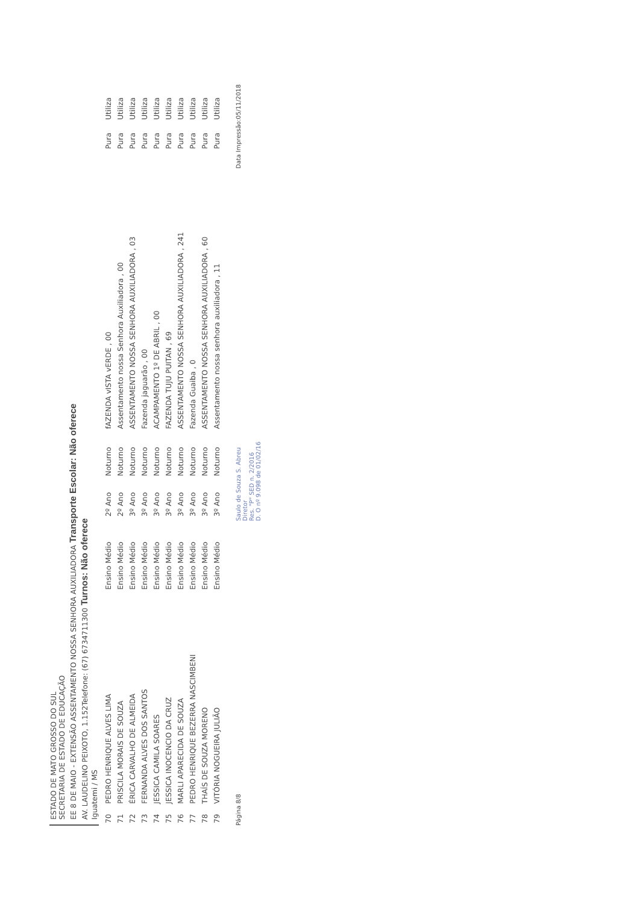ESTADO DE MATO GROSSO DO SUL
SECRETARIA DE ESTADO DE EDUCAÇÃO
EE 8 DE MAIO - EXTENSÃO ASSENTAMENTO NOSSA SENHORA AUXILIADORA Transporte Escolar: Não oferece
AV. LAUDELINO PEIXOTO, 1.152Telefone: (67) 6734711300 Turnos: Não oferece
Iguatemi / MS
| 70 | PEDRO HENRIQUE ALVES LIMA | Ensino Médio | 2º Ano | Noturno | fAZENDA vISTA vERDE , 00 | Pura | Utiliza |
| 71 | PRISCILA MORAIS DE SOUZA | Ensino Médio | 2º Ano | Noturno | Assentamento nossa Senhora Auxiliadora , 00 | Pura | Utiliza |
| 72 | ÉRICA CARVALHO DE ALMEIDA | Ensino Médio | 3º Ano | Noturno | ASSENTAMENTO NOSSA SENHORA AUXILIADORA , 03 | Pura | Utiliza |
| 73 | FERNANDA ALVES DOS SANTOS | Ensino Médio | 3º Ano | Noturno | Fazenda jaguarão , 00 | Pura | Utiliza |
| 74 | JESSICA CAMILA SOARES | Ensino Médio | 3º Ano | Noturno | ACAMPAMENTO 1º DE ABRIL , 00 | Pura | Utiliza |
| 75 | JESSICA INOCENCIO DA CRUZ | Ensino Médio | 3º Ano | Noturno | FAZENDA TUJU PUITAN , 69 | Pura | Utiliza |
| 76 | MARLI APARECIDA DE SOUZA | Ensino Médio | 3º Ano | Noturno | ASSENTAMENTO NOSSA SENHORA AUXILIADORA , 241 | Pura | Utiliza |
| 77 | PEDRO HENRIQUE BEZERRA NASCIMBENI | Ensino Médio | 3º Ano | Noturno | Fazenda Guaiba , 0 | Pura | Utiliza |
| 78 | THAÍS DE SOUZA MORENO | Ensino Médio | 3º Ano | Noturno | ASSENTAMENTO NOSSA SENHORA AUXILIADORA , 60 | Pura | Utiliza |
| 79 | VITÓRIA NOGUEIRA JULIÃO | Ensino Médio | 3º Ano | Noturno | Assentamento nossa senhora auxiliadora , 11 | Pura | Utiliza |
Página 8/8 Saulo de Souza S. Abreu
Diretor
Res. "P" SED n. 2/2016
D. O nº 9.098 de 01/02/16 Data Impressão:05/11/2018